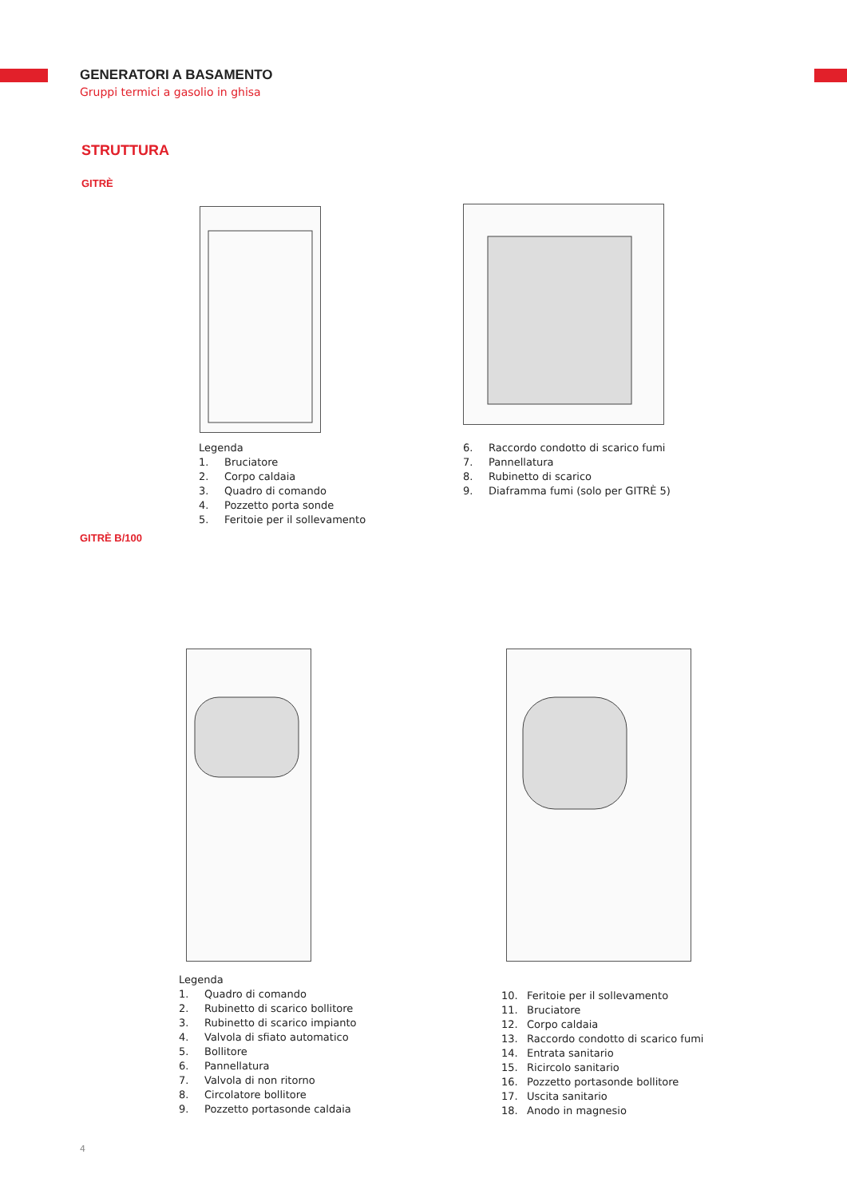GENERATORI A BASAMENTO
Gruppi termici a gasolio in ghisa
STRUTTURA
GITRÈ
Legenda
1. Bruciatore
2. Corpo caldaia
3. Quadro di comando
4. Pozzetto porta sonde
5. Feritoie per il sollevamento
6. Raccordo condotto di scarico fumi
7. Pannellatura
8. Rubinetto di scarico
9. Diaframma fumi (solo per GITRÈ 5)
GITRÈ B/100
Legenda
1. Quadro di comando
2. Rubinetto di scarico bollitore
3. Rubinetto di scarico impianto
4. Valvola di sfiato automatico
5. Bollitore
6. Pannellatura
7. Valvola di non ritorno
8. Circolatore bollitore
9. Pozzetto portasonde caldaia
10. Feritoie per il sollevamento
11. Bruciatore
12. Corpo caldaia
13. Raccordo condotto di scarico fumi
14. Entrata sanitario
15. Ricircolo sanitario
16. Pozzetto portasonde bollitore
17. Uscita sanitario
18. Anodo in magnesio
4